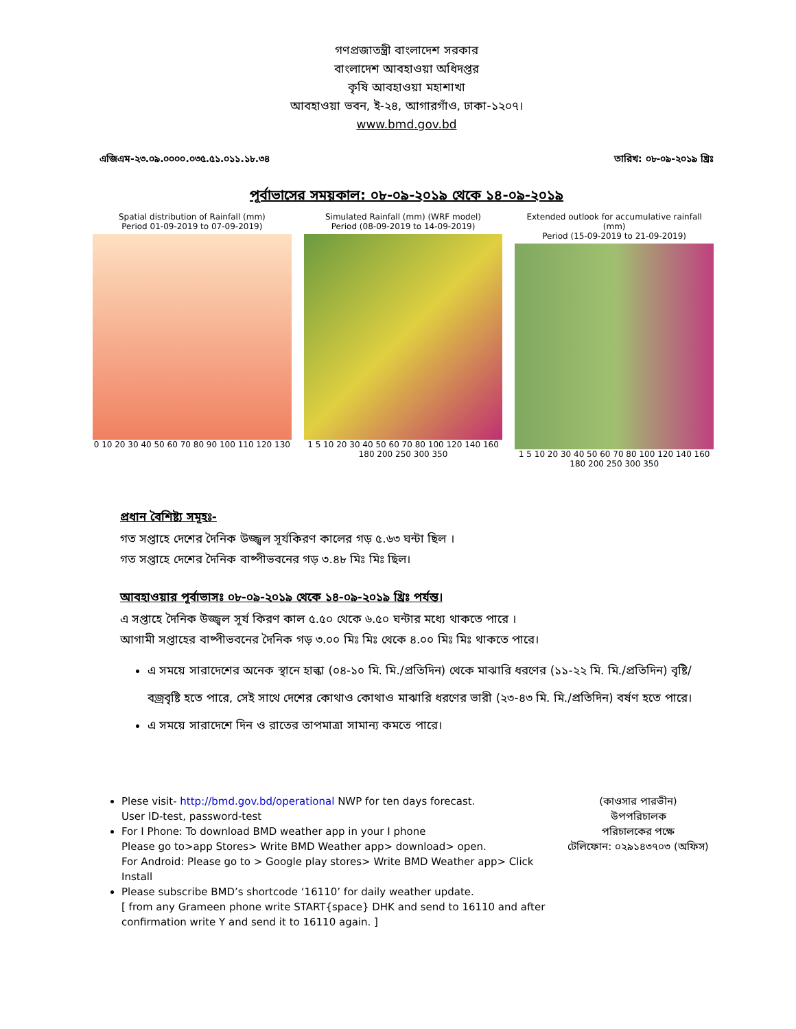গণপ্রজাতন্ত্রী বাংলাদেশ সরকার
বাংলাদেশ আবহাওয়া অধিদপ্তর
কৃষি আবহাওয়া মহাশাখা
আবহাওয়া ভবন, ই-২৪, আগারগাঁও, ঢাকা-১২০৭।
www.bmd.gov.bd
এজিএম-২৩.০৯.০০০০.০৩৫.৫১.০১১.১৮.৩৪ তারিখ: ০৮-০৯-২০১৯ খ্রিঃ
পূর্বাভাসের সময়কাল: ০৮-০৯-২০১৯ থেকে ১৪-০৯-২০১৯
Spatial distribution of Rainfall (mm)
Period 01-09-2019 to 07-09-2019)
0 10 20 30 40 50 60 70 80 90 100 110 120 130
Simulated Rainfall (mm) (WRF model)
Period (08-09-2019 to 14-09-2019)
1 5 10 20 30 40 50 60 70 80 100 120 140 160 180 200 250 300 350
Extended outlook for accumulative rainfall (mm)
Period (15-09-2019 to 21-09-2019)
1 5 10 20 30 40 50 60 70 80 100 120 140 160 180 200 250 300 350
প্রধান বৈশিষ্ট্য সমূহঃ-
গত সপ্তাহে দেশের দৈনিক উজ্জ্বল সূর্যকিরণ কালের গড় ৫.৬৩ ঘন্টা ছিল ।
গত সপ্তাহে দেশের দৈনিক বাষ্পীভবনের গড় ৩.৪৮ মিঃ মিঃ ছিল।
আবহাওয়ার পূর্বাভাসঃ ০৮-০৯-২০১৯ থেকে ১৪-০৯-২০১৯ খ্রিঃ পর্যন্ত।
এ সপ্তাহে দৈনিক উজ্জ্বল সূর্য কিরণ কাল ৫.৫০ থেকে ৬.৫০ ঘন্টার মধ্যে থাকতে পারে ।
আগামী সপ্তাহের বাষ্পীভবনের দৈনিক গড় ৩.০০ মিঃ মিঃ থেকে ৪.০০ মিঃ মিঃ থাকতে পারে।
এ সময়ে সারাদেশের অনেক স্থানে হাল্কা (০৪-১০ মি. মি./প্রতিদিন) থেকে মাঝারি ধরণের (১১-২২ মি. মি./প্রতিদিন) বৃষ্টি/বজ্রবৃষ্টি হতে পারে, সেই সাথে দেশের কোথাও কোথাও মাঝারি ধরণের ভারী (২৩-৪৩ মি. মি./প্রতিদিন) বর্ষণ হতে পারে।
এ সময়ে সারাদেশে দিন ও রাতের তাপমাত্রা সামান্য কমতে পারে।
Plese visit- http://bmd.gov.bd/operational NWP for ten days forecast.
User ID-test, password-test
For I Phone: To download BMD weather app in your I phone
Please go to>app Stores> Write BMD Weather app> download> open.
For Android: Please go to > Google play stores> Write BMD Weather app> Click Install
Please subscribe BMD’s shortcode ‘16110’ for daily weather update.
[ from any Grameen phone write START{space} DHK and send to 16110 and after confirmation write Y and send it to 16110 again. ]
(কাওসার পারভীন)
উপপরিচালক
পরিচালকের পক্ষে
টেলিফোন: ০২৯১৪৩৭০৩ (অফিস)